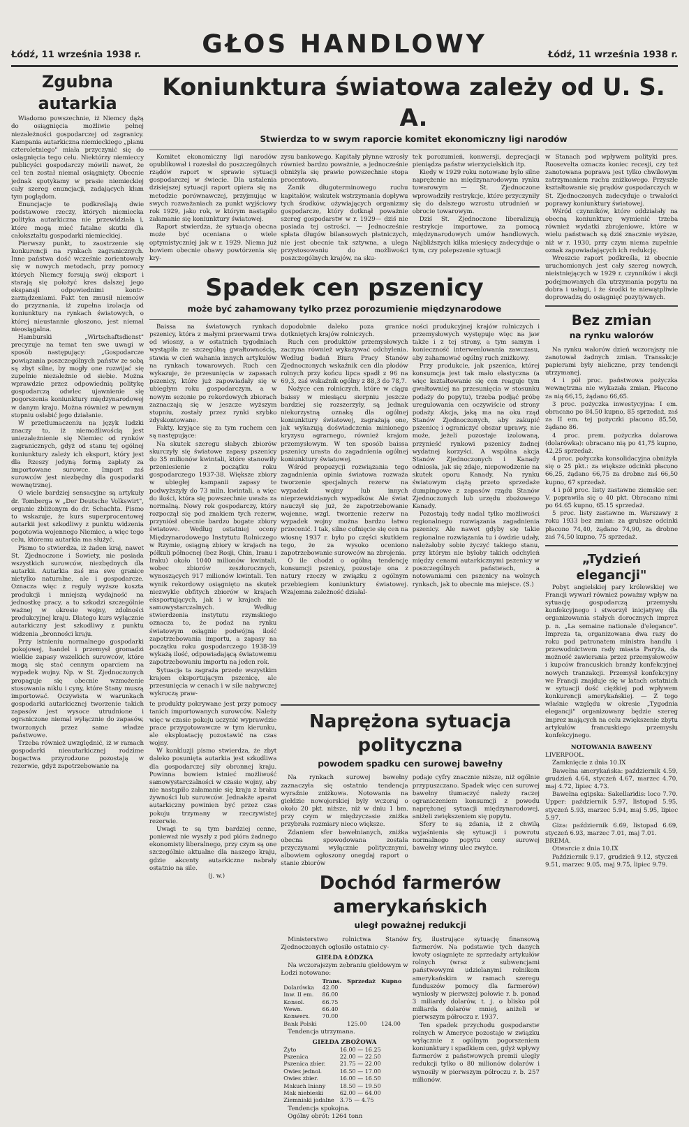Łódź, 11 września 1938 r.
GŁOS HANDLOWY
Łódź, 11 września 1938 r.
Zgubna autarkia
Wiadomo powszechnie, iż Niemcy dążą do osiągnięcia możliwie pełnej niezależności gospodarczej od zagranicy. Kampania autarkiczna niemieckiego „planu czteroletniego" miała przyczynić się do osiągnięcia tego celu. Niektórzy niemieccy publicyści gospodarczy mówili nawet, że cel ten został niemal osiągnięty. Obecnie jednak spotykamy w prasie niemieckiej cały szereg enuncjacji, zadających kłam tym poglądom.
Enuncjacje te podkreślają dwie podstawowe rzeczy, których niemiecka polityka autarkiczna nie przewidziała i, które mogą mieć fatalne skutki dla całokształtu gospodarki niemieckiej.
Pierwszy punkt, to zaostrzenie się konkurencji na rynkach zagranicznych. Inne państwa dość wcześnie zorientowały się w nowych metodach, przy pomocy których Niemcy forsują swój eksport i starają się położyć kres dalszej jego ekspansji odpowiednimi kontr-zarządzeniami. Fakt ten zmusił niemców do przyznania, iż zupełna izolacja od koniunktury na rynkach światowych, o której nieustannie głoszono, jest niemal nieosiągalna.
Hamburski „Wirtschaftsdienst" precyzuje na temat ten swe uwagi w sposób następujący: „Gospodarcze powiązania poszczególnych państw ze sobą są zbyt silne, by mogły one rozwijać się zupełnie niezależnie od siebie. Można wprawdzie przez odpowiednią politykę gospodarczą odwlec ujawnienie się pogorszenia koniunktury międzynarodowej w danym kraju. Można również w pewnym stopniu osłabić jego działanie.
W przetłumaczeniu na język ludzki znaczy to, iż niemożliwością jest uniezależnienie się Niemiec od rynków zagranicznych, gdyż od stanu tej ogólnej koniunktury zależy ich eksport, który jest dla Rzeszy jedyną formą zapłaty za importowane surowce. Import zaś surowców jest niezbędny dla gospodarki wewnętrznej.
O wiele bardziej sensacyjne są artykuły dr. Tomberga w „Der Deutsche Volkswirt", organie zbliżonym do dr. Schachta. Pismo to wskazuje, że kurs superprocentowej autarkii jest szkodliwy z punktu widzenia pogotowia wojennego Niemiec, a więc tego celu, któremu autarkia ma służyć.
Pismo to stwierdza, iż żaden kraj, nawet St. Zjednoczone i Sowiety, nie posiada wszystkich surowców, niezbędnych dla autarkii. Autarkia zaś ma swe granice nietylko naturalne, ale i gospodarcze. Oznacza więc z reguły wyższe koszta produkcji i mniejszą wydajność na jednostkę pracy, a to szkodzi szczególnie ważnej w okresie wojny, zdolności produkcyjnej kraju. Dlatego kurs wyłącznie autarkiczny jest szkodliwy z punktu widzenia „bronności kraju.
Przy istnieniu normalnego gospodarki pokojowej, handel i przemysł gromadzi wielkie zapasy wszelkich surowców, które mogą się stać cennym oparciem na wypadek wojny. Np. w St. Zjednoczonych propaguje się obecnie wzmożenie stosowania niklu i cyny, które Stany muszą importować. Oczywista w warunkach gospodarki autarkicznej tworzenie takich zapasów jest wysoce utrudnione i ograniczone niemal wyłącznie do zapasów, tworzonych przez same władze państwowe.
Trzeba również uwzględnić, iż w ramach gospodarki nieautarkicznej rodzime bogactwa przyrodzone pozostają w rezerwie, gdyż zapotrzebowanie na
Koniunktura światowa zależy od U. S. A.
Stwierdza to w swym raporcie komitet ekonomiczny ligi narodów
Komitet ekonomiczny ligi narodów opublikował i rozesłał do poszczególnych rządów raport w sprawie sytuacji gospodarczej w świecie. Dla ustalenia dzisiejszej sytuacji raport opiera się na metodzie porównawczej, przyjmując w swych rozważaniach za punkt wyjściowy rok 1929, jako rok, w którym nastąpiło załamanie się koniunktury światowej.
Raport stwierdza, że sytuacja obecna może być oceniana o wiele optymistyczniej jak w r. 1929. Niema już bowiem obecnie obawy powtórzenia się kry-
zysu bankowego. Kapitały płynne wzrosły również bardzo poważnie, a jednocześnie obniżyła się prawie powszechnie stopa procentowa.
Zanik długoterminowego ruchu kapitałów, wskutek wstrzymania dopływu tych środków, ożywiających organizmy gospodarcze, który dotknął poważnie szereg gospodarstw w r. 1929— dziś nie posiada tej ostrości. — Jednocześnie spłata długów bilansowych płatniczych, nie jest obecnie tak sztywna, a ulega przystosowaniu do możliwości poszczególnych krajów, na sku-
tek porozumień, konwersji, deprecjacji pieniądza państw wierzycielskich itp.
Kiedy w 1929 roku notowane było silne naprężenie na międzynarodowym rynku towarowym — St. Zjednoczone wprowadziły restrykcje, które przyczyniły się do dalszego wzrostu utrudnień w obrocie towarowym.
Dziś St. Zjednoczone liberalizują restrykcje importowe, za pomocą międzynarodowych umów handlowych. Najbliższych kilka miesięcy zadecyduje o tym, czy polepszenie sytuacji
Spadek cen pszenicy
może być zahamowany tylko przez porozumienie międzynarodowe
Baissa na światowych rynkach pszenicy, która z małymi przerwami trwa od wiosny, a w ostatnich tygodniach wystąpiła ze szczególną gwałtownością, stawia w cień wahania innych artykułów na rynkach towarowych. Ruch cen wykazuje, że przesunięcia w zapasach pszenicy, które już zapowiadały się w ubiegłym roku gospodarczym, a w nowym sezonie po rekordowych zbiorach zaznaczają się w jeszcze wyższym stopniu, zostały przez rynki szybko zdyskontowane.
Fakty, kryjące się za tym ruchem cen są następujące:
Na skutek szeregu słabych zbiorów skurczyły się światowe zapasy pszenicy do 35 milionów kwintali, które stanowiły przeniesienie z początku roku gospodarczego 1937-38. Większe zbiory w ubiegłej kampanii zapasy te podwyższyły do 73 miln. kwintali, a więc do ilości, która się powszechnie uważa za normalną. Nowy rok gospodarczy, który rozpoczął się pod znakiem tych rezerw, przyniósł obecnie bardzo bogate zbiory światowe. Według ostatniej oceny Międzynarodowego Instytutu Rolniczego w Rzymie, osiągną zbiory w krajach na półkuli północnej (bez Rosji, Chin, Iranu i Iraku) około 1040 milionów kwintali, wobec zbiorów zeszłorocznych, wynoszących 917 milionów kwintali. Ten wynik rekordowy osiągnięto na skutek niezwykle obfitych zbiorów w krajach eksportujących, jak i w krajach nie samowystarczalnych. Według stwierdzenia instytutu rzymskiego oznacza to, że podaż na rynku światowym osiągnie podwójną ilość zapotrzebowania importu, a zapasy na początku roku gospodarczego 1938-39 wykażą ilość, odpowiadającą światowemu zapotrzebowaniu importu na jeden rok.
Sytuacja ta zagraża przede wszystkim krajom eksportującym pszenicę, ale przesunięcia w cenach i w sile nabywczej wykroczą praw-
dopodobnie daleko poza granice dotkniętych krajów rolniczych.
Ruch cen produktów przemysłowych zaczyna również wykazywać odchylenia. Według badań Biura Pracy Stanów Zjednoczonych wskaźnik cen dla płodów rolnych przy końcu lipca spadł z 96 na 69,3, zaś wskaźnik ogólny z 88,3 do 78,7.
Nożyce cen rolniczych, które w ciągu baissy w miesiącu sierpniu jeszcze bardziej się rozszerzyły, są jednak niekorzystną oznaką dla ogólnej koniunktury światowej, zagrażają one, jak wykazują doświadczenia minionego kryzysu agrarnego, również krajom przemysłowym. W ten sposób baissa pszenicy urasta do zagadnienia ogólnej koniunktury światowej.
Wśród propozycji rozwiązania tego zagadnienia opinia światowa rozważa tworzenie specjalnych rezerw na wypadek wojny lub innych nieprzewidzianych wypadków. Ale świat nauczył się już, że zapotrzebowanie wojenne, wzgl. tworzenie rezerw na wypadek wojny można bardzo łatwo przecenić. I tak, silne cofnięcie się cen na wiosnę 1937 r. było po części skutkiem tego, że za wysoko oceniono zapotrzebowanie surowców na zbrojenia.
O ile chodzi o ogólną tendencję konsumcji pszenicy, pozostaje ona z natury rzeczy w związku z ogólnym przebiegiem koniunktury światowej. Wzajemna zależność działal-
ności produkcyjnej krajów rolniczych i przemysłowych występuje więc na jaw także i z tej strony, a tym samym i konieczność interwenlowania zawczasu, aby zahamować ogólny ruch zniżkowy.
Przy produkcie, jak pszenica, której konsumcja jest tak mało elastyczna (a więc kształtowanie się cen reaguje tym gwałtowniej na przesunięcia w stosunku podaży do popytu), trzeba podjąć próbę uregulowania cen oczywiście od strony podaży. Akcja, jaką ma na oku rząd Stanów Zjednoczonych, aby zakupić pszenicę i ograniczyć obszar uprawy, nie może, jeżeli pozostaje izolowaną, przynieść rynkowi pszenicy żadnej wydatnej korzyści. A wspólna akcja Stanów Zjednoczonych i Kanady odniosła, jak się zdaje, niepowodzenie na skutek oporu Kanady. Na rynku światowym ciążą przeto sprzedaże dumpingowe z zapasów rządu Stanów Zjednoczonych lub urzędu zbożowego Kanady.
Pozostają tedy nadal tylko możliwości regionalnego rozwiązania zagadnienia pszenicy. Ale nawet gdyby się takie regionalne rozwiązania tu i ówdzie udały, należałoby sobie życzyć takiego stanu, przy którym nie byłoby takich odchyleń między cenami autarkicznymi pszenicy w poszczególnych państwach, a notowaniami cen pszenicy na wolnych rynkach, jak to obecnie ma miejsce. (S.)
te produkty pokrywane jest przy pomocy tanich importowanych surowców. Należy więc w czasie pokoju uczynić wyprawdzie prace przygotowawcze w tym kierunku, ale eksploatację pozostawić na czas wojny.
W konkluzji pismo stwierdza, że zbyt daleko posunięta autarkia jest szkodliwa dla gospodarczej siły obronnej kraju. Powinna bowiem istnieć możliwość samowystarczalności w czasie wojny, aby nie nastąpiło załamanie się kraju z braku żywności lub surowców. Jednakże aparat autarkiczny powinien być przez czas pokoju trzymany w rzeczywistej rezerwie.
Uwagi te są tym bardziej cenne, ponieważ nie wyszły z pod pióra żadnego ekonomisty liberalnego, przy czym są one szczególnie aktualne dla naszego kraju, gdzie akcenty autarkiczne nabrały ostatnio na sile.
(j. w.)
Naprężona sytuacja polityczna
powodem spadku cen surowej bawełny
Na rynkach surowej bawełny zaznaczyła się ostatnio tendencja wyraźnie zniżkowa. Notowania na giełdzie nowojorskiej były wczoraj o około 20 pkt. niższe, niż w dniu 1 bm. przy czym w międzyczasie zniżka przybrała rozmiary nieco większe.
Zdaniem sfer bawełnianych, zniżka obecna spowodowana została przyczynami wyłącznie politycznymi, albowiem ogłoszony onegdaj raport o stanie zbiorów
podaje cyfry znacznie niższe, niż ogólnie przypuszczano. Spadek więc cen surowej bawełny tłumaczyć należy raczej ograniczeniem konsumcji z powodu naprężonej sytuacji międzynarodowej, aniżeli zwiększeniem się popytu.
Sfery te są zdania, iż z chwilą wyjaśnienia się sytuacji i powrotu normalnego popytu ceny surowej bawełny winny ulec zwyżce.
Dochód farmerów amerykańskich
uległ poważnej redukcji
Ministerstwo rolnictwa Stanów Zjednoczonych ogłosiło ostatnio cy-
GIEŁDA ŁÓDZKA
Na wczorajszym zebraniu giełdowym w Łodzi notowano:
| | Trans. | Sprzedaż | Kupno |
| --- | --- | --- | --- |
| Dolarówka | 42.00 | | |
| Inw. II em. | 86.00 | | |
| Konsol. | 66.75 | | |
| Wewn. | 66.40 | | |
| Konwers. | 70.00 | | |
| Bank Polski | | 125.00 | 124.00 |
Tendencja utrzymana.
GIEŁDA ZBOŻOWA
| Żyto | 16.00 — 16.25 |
| Pszenica | 22.00 — 22.50 |
| Pszenica zbier. | 21.75 — 22.00 |
| Owies jednol. | 16.50 — 17.00 |
| Owies zbier. | 16.00 — 16.50 |
| Makuch lniany | 18.50 — 19.50 |
| Mak niebieski | 62.00 — 64.00 |
| Ziemniaki jadalne | 3.75 — 4.75 |
Tendencja spokojna.
Ogólny obrót: 1264 tonn
fry, ilustrujące sytuację finansową farmerów. Na podstawie tych danych kwoty osiągnięte ze sprzedaży artykułów rolnych (wraz z subwencjami państwowymi udzielanymi rolnikom amerykańskim w ramach szeregu funduszów pomocy dla farmerów) wyniosły w pierwszej połowie r. b. ponad 3 miliardy dolarów, t. j. o blisko pół miliarda dolarów mniej, aniżeli w pierwszym półroczu r. 1937.
Ten spadek przychodu gospodarstw rolnych w Ameryce pozostaje w związku wyłącznie z ogólnym pogorszeniem koniunktury i spadkiem cen, gdyż wpływy farmerów z państwowych premii uległy redukcji tylko o 80 milionów dolarów i wynosiły w pierwszym półroczu r. b. 257 milionów.
w Stanach pod wpływem polityki pres. Roosevelta oznacza koniec recesji, czy też zanotowana poprawa jest tylko chwilowym zatrzymaniem ruchu zniżkowego. Przyszłe kształtowanie się prądów gospodarczych w St. Zjednoczonych zadecyduje o trwałości poprawy koniunktury światowej.
Wśród czynników, które oddziałały na obecną koniunkturę wymienić trzeba również wydatki zbrojeniowe, które w wielu państwach są dziś znacznie wyższe, niż w r. 1930, przy czym niema zupełnie oznak zapowiadających ich redukcję.
Wreszcie raport podkreśla, iż obecnie uruchomionych jest cały szereg nowych, nieistniejących w 1929 r. czynników i akcji podejmowanych dla utrzymania popytu na dobra i usługi, i że środki te niewątpliwie doprowadzą do osiągnięć pozytywnych.
Bez zmian
na rynku walorów
Na rynku walorów dzień wczorajszy nie zanotował żadnych zmian. Transakcje papierami były nieliczne, przy tendencji utrzymanej.
4 i pół proc. państwowa pożyczka wewnętrzna nie wykazała zmian. Płacono za nią 66,15, żądano 66,65.
3 proc. pożyczka inwestycyjna: I em. obracano po 84.50 kupno, 85 sprzedaż, zaś za II em. tej pożyczki płacono 85,50, żądano 86.
4 proc. prem. pożyczka dolarowa (dolarówka): obracano nią po 41,75 kupno, 42,25 sprzedaż.
4 proc. pożyczka konsolidacyjna obniżyła się o 25 pkt.: za większe odcinki płacono 66,25, żądano 66,75 za drobne zaś 66,50 kupno, 67 sprzedaż.
4 i pół proc. listy zastawne ziemskie ser. V. poprawiła się o 40 pkt. Obracano nimi po 64.65 kupno, 65.15 sprzedaż.
5 proc. listy zastawne m. Warszawy z roku 1933 bez zmian: za grubsze odcinki płacono 74,40, żądano 74,90, za drobne zaś 74,50 kupno, 75 sprzedaż.
„Tydzień elegancji"
Pobyt angielskiej pary królewskiej we Francji wywarł również poważny wpływ na sytuację gospodarczą przemysłu konfekcyjnego i stworzył inicjatywę dla organizowania stałych dorocznych imprez p. n. „La semaine nationale d'elegance". Impreza ta, organizowana dwa razy do roku pod patronatem ministra handlu i przewodnictwem rady miasta Paryża, da możność zawierania przez przemysłowców i kupców francuskich branży konfekcyjnej nowych tranzakcji. Przemysł konfekcyjny we Francji znajduje się w latach ostatnich w sytuacji dość ciężkiej pod wpływem konkurencji amerykańskiej. — Z tego właśnie względu w okresie „Tygodnia elegancji" organizowany będzie szereg imprez mających na celu zwiększenie zbytu artykułów francuskiego przemysłu konfekcyjnego.
NOTOWANIA BAWEŁNY
LIVERPOOL.
Zamknięcie z dnia 10.IX
Bawełna amerykańska: październik 4.59, grudzień 4.64, styczeń 4.67, marzec 4.70, maj 4.72, lipiec 4.73.
Bawełna egipska: Sakellaridis: loco 7.70. Upper: październik 5.97, listopad 5.95, styczeń 5.93, marzec 5.94, maj 5.95, lipiec 5.97.
Giza: październik 6.69, listopad 6.69, styczeń 6.93, marzec 7.01, maj 7.01.
BREMA.
Otwarcie z dnia 10.IX
Październik 9.17, grudzień 9.12, styczeń 9.51, marzec 9.05, maj 9.75, lipiec 9.79.